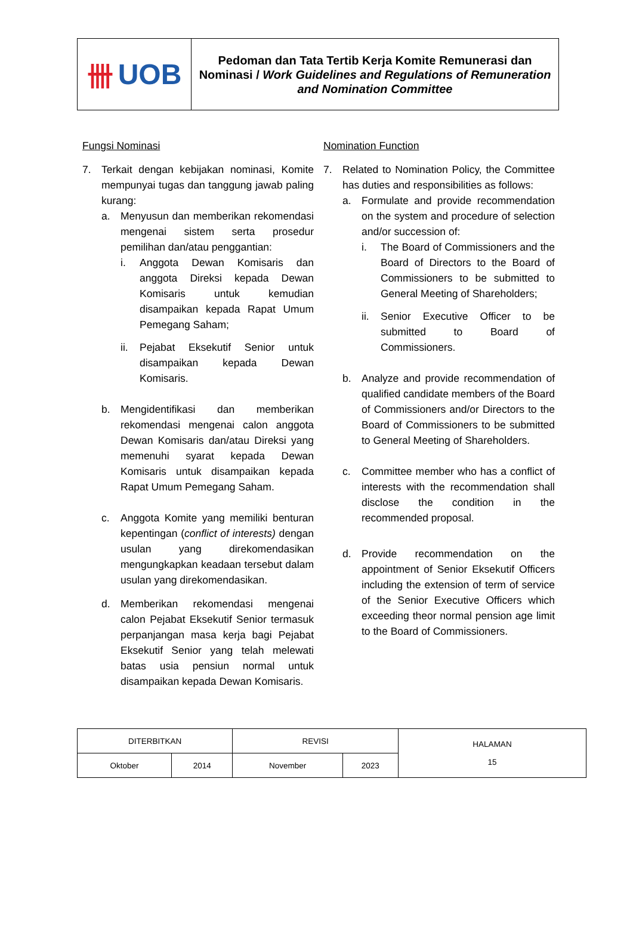卌 UOB
Pedoman dan Tata Tertib Kerja Komite Remunerasi dan Nominasi / Work Guidelines and Regulations of Remuneration and Nomination Committee
Fungsi Nominasi
7. Terkait dengan kebijakan nominasi, Komite mempunyai tugas dan tanggung jawab paling kurang:
a. Menyusun dan memberikan rekomendasi mengenai sistem serta prosedur pemilihan dan/atau penggantian:
i. Anggota Dewan Komisaris dan anggota Direksi kepada Dewan Komisaris untuk kemudian disampaikan kepada Rapat Umum Pemegang Saham;
ii. Pejabat Eksekutif Senior untuk disampaikan kepada Dewan Komisaris.
b. Mengidentifikasi dan memberikan rekomendasi mengenai calon anggota Dewan Komisaris dan/atau Direksi yang memenuhi syarat kepada Dewan Komisaris untuk disampaikan kepada Rapat Umum Pemegang Saham.
c. Anggota Komite yang memiliki benturan kepentingan (conflict of interests) dengan usulan yang direkomendasikan mengungkapkan keadaan tersebut dalam usulan yang direkomendasikan.
d. Memberikan rekomendasi mengenai calon Pejabat Eksekutif Senior termasuk perpanjangan masa kerja bagi Pejabat Eksekutif Senior yang telah melewati batas usia pensiun normal untuk disampaikan kepada Dewan Komisaris.
Nomination Function
7. Related to Nomination Policy, the Committee has duties and responsibilities as follows:
a. Formulate and provide recommendation on the system and procedure of selection and/or succession of:
i. The Board of Commissioners and the Board of Directors to the Board of Commissioners to be submitted to General Meeting of Shareholders;
ii. Senior Executive Officer to be submitted to Board of Commissioners.
b. Analyze and provide recommendation of qualified candidate members of the Board of Commissioners and/or Directors to the Board of Commissioners to be submitted to General Meeting of Shareholders.
c. Committee member who has a conflict of interests with the recommendation shall disclose the condition in the recommended proposal.
d. Provide recommendation on the appointment of Senior Eksekutif Officers including the extension of term of service of the Senior Executive Officers which exceeding theor normal pension age limit to the Board of Commissioners.
| DITERBITKAN | | REVISI | | HALAMAN 15 |
| Oktober | 2014 | November | 2023 | |